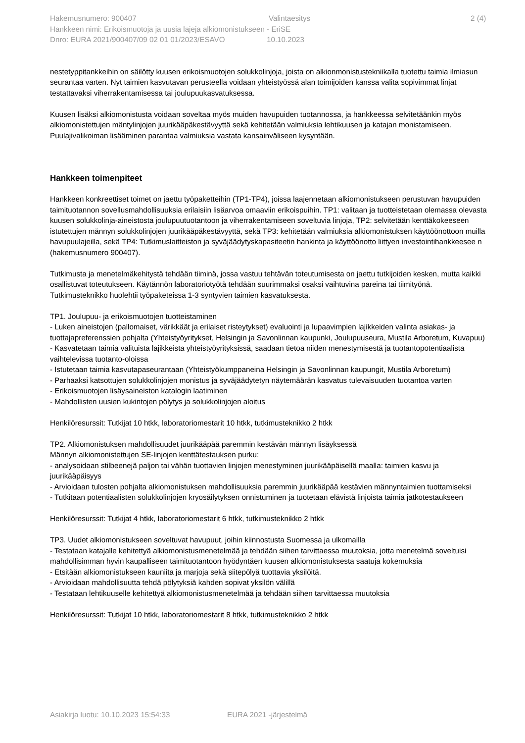Hakemusnumero: 900407 Valintaesitys 2 (4)
Hankkeen nimi: Erikoismuotoja ja uusia lajeja alkiomonistukseen - EriSE
Dnro: EURA 2021/900407/09 02 01 01/2023/ESAVO 10.10.2023
nestetyppitankkeihin on säilötty kuusen erikoismuotojen solukkolinjoja, joista on alkionmonistustekniikalla tuotettu taimia ilmiasun seurantaa varten. Nyt taimien kasvutavan perusteella voidaan yhteistyössä alan toimijoiden kanssa valita sopivimmat linjat testattavaksi viherrakentamisessa tai joulupuukasvatuksessa.
Kuusen lisäksi alkiomonistusta voidaan soveltaa myös muiden havupuiden tuotannossa, ja hankkeessa selvitetäänkin myös alkiomonistettujen mäntylinjojen juurikääpäkestävyyttä sekä kehitetään valmiuksia lehtikuusen ja katajan monistamiseen. Puulajivalikoiman lisääminen parantaa valmiuksia vastata kansainväliseen kysyntään.
Hankkeen toimenpiteet
Hankkeen konkreettiset toimet on jaettu työpaketteihin (TP1-TP4), joissa laajennetaan alkiomonistukseen perustuvan havupuiden taimituotannon sovellusmahdollisuuksia erilaisiin lisäarvoa omaaviin erikoispuihin. TP1: valitaan ja tuotteistetaan olemassa olevasta kuusen solukkolinja-aineistosta joulupuutuotantoon ja viherrakentamiseen soveltuvia linjoja, TP2: selvitetään kenttäkokeeseen istutettujen männyn solukkolinjojen juurikääpäkestävyyttä, sekä TP3: kehitetään valmiuksia alkiomonistuksen käyttöönottoon muilla havupuulajeilla, sekä TP4: Tutkimuslaitteiston ja syväjäädytyskapasiteetin hankinta ja käyttöönotto liittyen investointihankkeesee n (hakemusnumero 900407).
Tutkimusta ja menetelmäkehitystä tehdään tiiminä, jossa vastuu tehtävän toteutumisesta on jaettu tutkijoiden kesken, mutta kaikki osallistuvat toteutukseen. Käytännön laboratoriotyötä tehdään suurimmaksi osaksi vaihtuvina pareina tai tiimityönä. Tutkimusteknikko huolehtii työpaketeissa 1-3 syntyvien taimien kasvatuksesta.
TP1. Joulupuu- ja erikoismuotojen tuotteistaminen
- Luken aineistojen (pallomaiset, värikkäät ja erilaiset risteytykset) evaluointi ja lupaavimpien lajikkeiden valinta asiakas- ja tuottajapreferenssien pohjalta (Yhteistyöyritykset, Helsingin ja Savonlinnan kaupunki, Joulupuuseura, Mustila Arboretum, Kuvapuu)
- Kasvatetaan taimia valituista lajikkeista yhteistyöyrityksissä, saadaan tietoa niiden menestymisestä ja tuotantopotentiaalista vaihtelevissa tuotanto-oloissa
- Istutetaan taimia kasvutapaseurantaan (Yhteistyökumppaneina Helsingin ja Savonlinnan kaupungit, Mustila Arboretum)
- Parhaaksi katsottujen solukkolinjojen monistus ja syväjäädytetyn näytemäärän kasvatus tulevaisuuden tuotantoa varten
- Erikoismuotojen lisäysaineiston katalogin laatiminen
- Mahdollisten uusien kukintojen pölytys ja solukkolinjojen aloitus
Henkilöresurssit: Tutkijat 10 htkk, laboratoriomestarit 10 htkk, tutkimusteknikko 2 htkk
TP2. Alkiomonistuksen mahdollisuudet juurikääpää paremmin kestävän männyn lisäyksessä
Männyn alkiomonistettujen SE-linjojen kenttätestauksen purku:
- analysoidaan stilbeenejä paljon tai vähän tuottavien linjojen menestyminen juurikääpäisellä maalla: taimien kasvu ja juurikääpäisyys
- Arvioidaan tulosten pohjalta alkiomonistuksen mahdollisuuksia paremmin juurikääpää kestävien männyntaimien tuottamiseksi
- Tutkitaan potentiaalisten solukkolinjojen kryosäilytyksen onnistuminen ja tuotetaan elävistä linjoista taimia jatkotestaukseen
Henkilöresurssit: Tutkijat 4 htkk, laboratoriomestarit 6 htkk, tutkimusteknikko 2 htkk
TP3. Uudet alkiomonistukseen soveltuvat havupuut, joihin kiinnostusta Suomessa ja ulkomailla
- Testataan katajalle kehitettyä alkiomonistusmenetelmää ja tehdään siihen tarvittaessa muutoksia, jotta menetelmä soveltuisi mahdollisimman hyvin kaupalliseen taimituotantoon hyödyntäen kuusen alkiomonistuksesta saatuja kokemuksia
- Etsitään alkiomonistukseen kauniita ja marjoja sekä siitepölyä tuottavia yksilöitä.
- Arvioidaan mahdollisuutta tehdä pölytyksiä kahden sopivat yksilön välillä
- Testataan lehtikuuselle kehitettyä alkiomonistusmenetelmää ja tehdään siihen tarvittaessa muutoksia
Henkilöresurssit: Tutkijat 10 htkk, laboratoriomestarit 8 htkk, tutkimusteknikko 2 htkk
Asiakirja luotu: 10.10.2023 15:54:33 EURA 2021 -järjestelmä